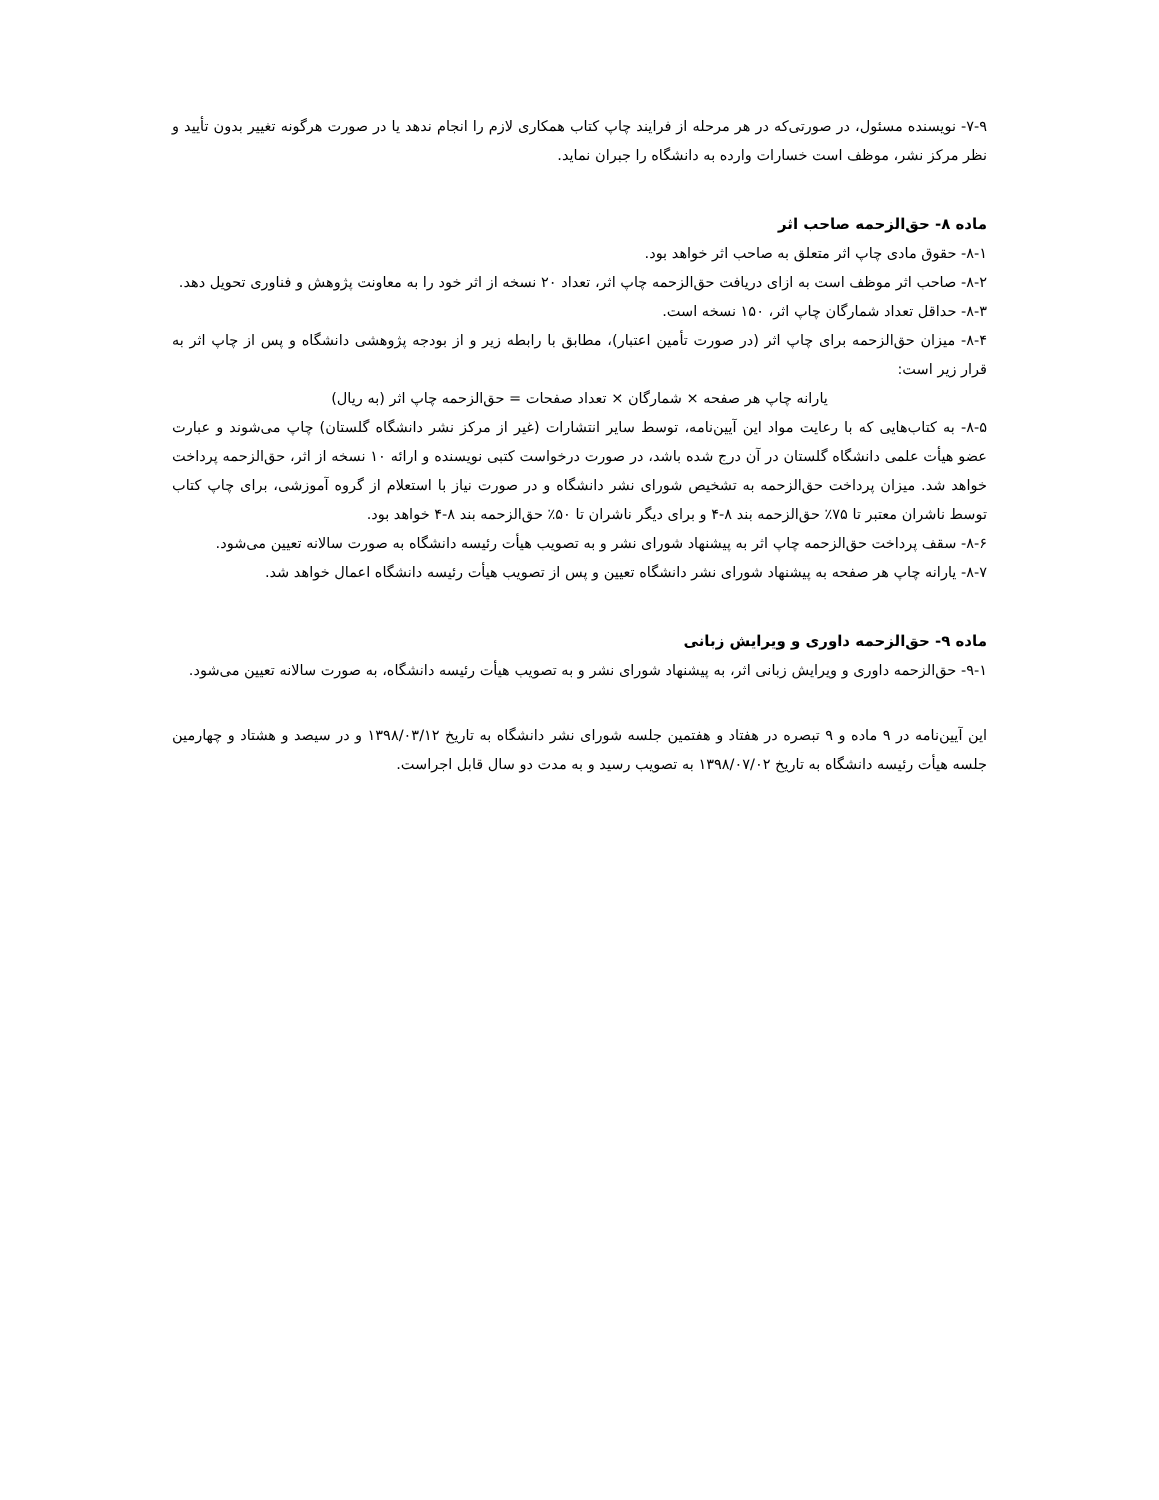۷-۹- نویسنده مسئول، در صورتی‌که در هر مرحله از فرایند چاپ کتاب همکاری لازم را انجام ندهد یا در صورت هرگونه تغییر بدون تأیید و نظر مرکز نشر، موظف است خسارات وارده به دانشگاه را جبران نماید.
ماده ۸- حق‌الزحمه صاحب اثر
۸-۱- حقوق مادی چاپ اثر متعلق به صاحب اثر خواهد بود.
۸-۲- صاحب اثر موظف است به ازای دریافت حق‌الزحمه چاپ اثر، تعداد ۲۰ نسخه از اثر خود را به معاونت پژوهش و فناوری تحویل دهد.
۸-۳- حداقل تعداد شمارگان چاپ اثر، ۱۵۰ نسخه است.
۸-۴- میزان حق‌الزحمه برای چاپ اثر (در صورت تأمین اعتبار)، مطابق با رابطه زیر و از بودجه پژوهشی دانشگاه و پس از چاپ اثر به قرار زیر است:
یارانه چاپ هر صفحه × شمارگان × تعداد صفحات = حق‌الزحمه چاپ اثر (به ریال)
۸-۵- به کتاب‌هایی که با رعایت مواد این آیین‌نامه، توسط سایر انتشارات (غیر از مرکز نشر دانشگاه گلستان) چاپ می‌شوند و عبارت عضو هیأت علمی دانشگاه گلستان در آن درج شده باشد، در صورت درخواست کتبی نویسنده و ارائه ۱۰ نسخه از اثر، حق‌الزحمه پرداخت خواهد شد. میزان پرداخت حق‌الزحمه به تشخیص شورای نشر دانشگاه و در صورت نیاز با استعلام از گروه آموزشی، برای چاپ کتاب توسط ناشران معتبر تا ۷۵٪ حق‌الزحمه بند ۸-۴ و برای دیگر ناشران تا ۵۰٪ حق‌الزحمه بند ۸-۴ خواهد بود.
۸-۶- سقف پرداخت حق‌الزحمه چاپ اثر به پیشنهاد شورای نشر و به تصویب هیأت رئیسه دانشگاه به صورت سالانه تعیین می‌شود.
۸-۷- یارانه چاپ هر صفحه به پیشنهاد شورای نشر دانشگاه تعیین و پس از تصویب هیأت رئیسه دانشگاه اعمال خواهد شد.
ماده ۹- حق‌الزحمه داوری و ویرایش زبانی
۹-۱- حق‌الزحمه داوری و ویرایش زبانی اثر، به پیشنهاد شورای نشر و به تصویب هیأت رئیسه دانشگاه، به صورت سالانه تعیین می‌شود.
این آیین‌نامه در ۹ ماده و ۹ تبصره در هفتاد و هفتمین جلسه شورای نشر دانشگاه به تاریخ ۱۳۹۸/۰۳/۱۲ و در سیصد و هشتاد و چهارمین جلسه هیأت رئیسه دانشگاه به تاریخ ۱۳۹۸/۰۷/۰۲ به تصویب رسید و به مدت دو سال قابل اجراست.